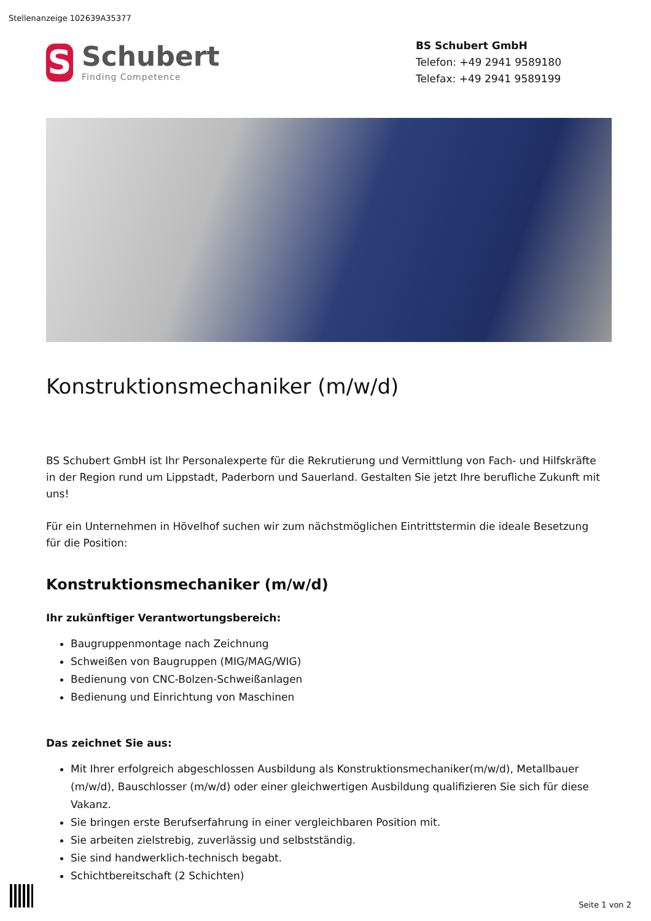Stellenanzeige 102639A35377
S
Schubert
Finding Competence
BS Schubert GmbH
Telefon: +49 2941 9589180
Telefax: +49 2941 9589199
Konstruktionsmechaniker (m/w/d)
BS Schubert GmbH ist Ihr Personalexperte für die Rekrutierung und Vermittlung von Fach- und Hilfskräfte in der Region rund um Lippstadt, Paderborn und Sauerland. Gestalten Sie jetzt Ihre berufliche Zukunft mit uns!
Für ein Unternehmen in Hövelhof suchen wir zum nächstmöglichen Eintrittstermin die ideale Besetzung für die Position:
Konstruktionsmechaniker (m/w/d)
Ihr zukünftiger Verantwortungsbereich:
Baugruppenmontage nach Zeichnung
Schweißen von Baugruppen (MIG/MAG/WIG)
Bedienung von CNC-Bolzen-Schweißanlagen
Bedienung und Einrichtung von Maschinen
Das zeichnet Sie aus:
Mit Ihrer erfolgreich abgeschlossen Ausbildung als Konstruktionsmechaniker(m/w/d), Metallbauer (m/w/d), Bauschlosser (m/w/d) oder einer gleichwertigen Ausbildung qualifizieren Sie sich für diese Vakanz.
Sie bringen erste Berufserfahrung in einer vergleichbaren Position mit.
Sie arbeiten zielstrebig, zuverlässig und selbstständig.
Sie sind handwerklich-technisch begabt.
Schichtbereitschaft (2 Schichten)
Seite 1 von 2